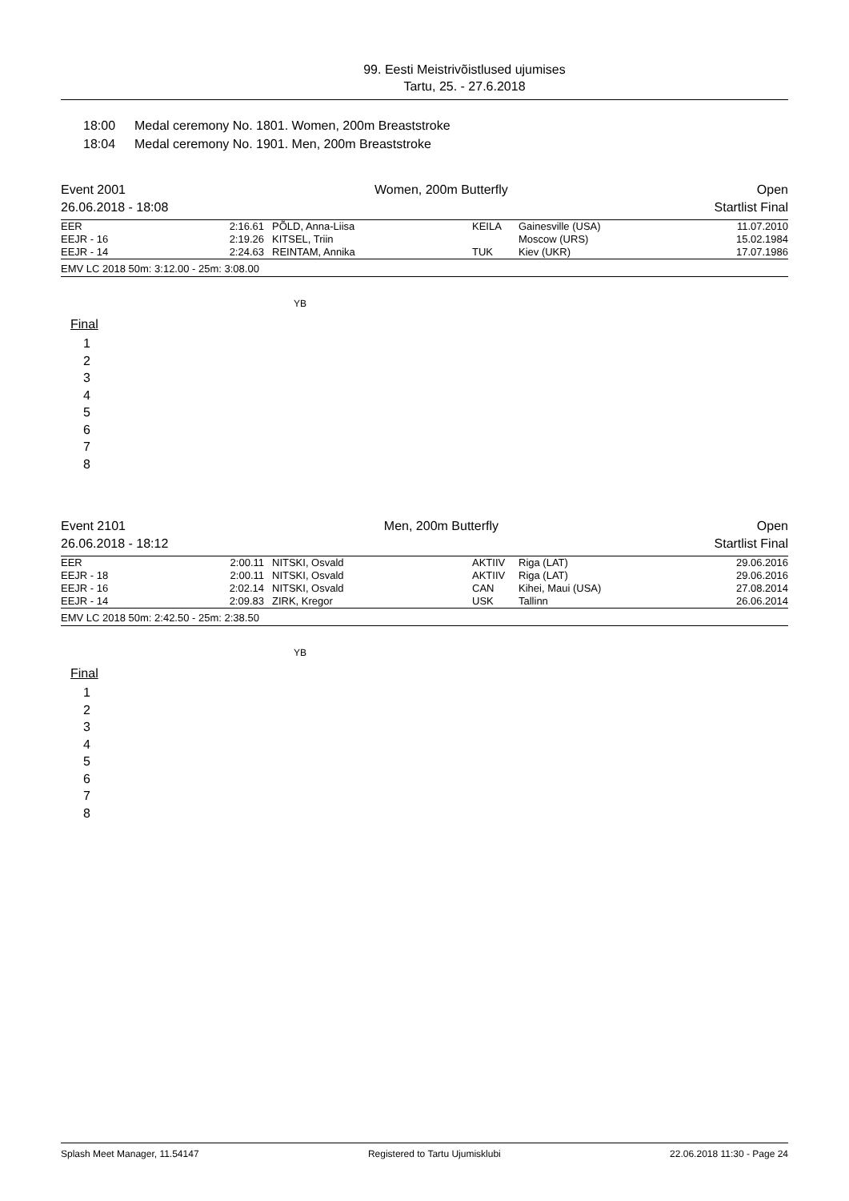99. Eesti Meistrivõistlused ujumises
Tartu, 25. - 27.6.2018
18:00 Medal ceremony No. 1801. Women, 200m Breaststroke
18:04 Medal ceremony No. 1901. Men, 200m Breaststroke
Event 2001
26.06.2018 - 18:08
Women, 200m Butterfly Open
Startlist Final
| EER | 2:16.61 | PÕLD, Anna-Liisa | KEILA | Gainesville (USA) | 11.07.2010 |
| EEJR - 16 | 2:19.26 | KITSEL, Triin | | Moscow (URS) | 15.02.1984 |
| EEJR - 14 | 2:24.63 | REINTAM, Annika | TUK | Kiev (UKR) | 17.07.1986 |
EMV LC 2018 50m: 3:12.00 - 25m: 3:08.00
YB
Final
1
2
3
4
5
6
7
8
Event 2101
26.06.2018 - 18:12
Men, 200m Butterfly Open
Startlist Final
| EER | 2:00.11 | NITSKI, Osvald | AKTIIV | Riga (LAT) | 29.06.2016 |
| EEJR - 18 | 2:00.11 | NITSKI, Osvald | AKTIIV | Riga (LAT) | 29.06.2016 |
| EEJR - 16 | 2:02.14 | NITSKI, Osvald | CAN | Kihei, Maui (USA) | 27.08.2014 |
| EEJR - 14 | 2:09.83 | ZIRK, Kregor | USK | Tallinn | 26.06.2014 |
EMV LC 2018 50m: 2:42.50 - 25m: 2:38.50
YB
Final
1
2
3
4
5
6
7
8
Splash Meet Manager, 11.54147 Registered to Tartu Ujumisklubi 22.06.2018 11:30 - Page 24